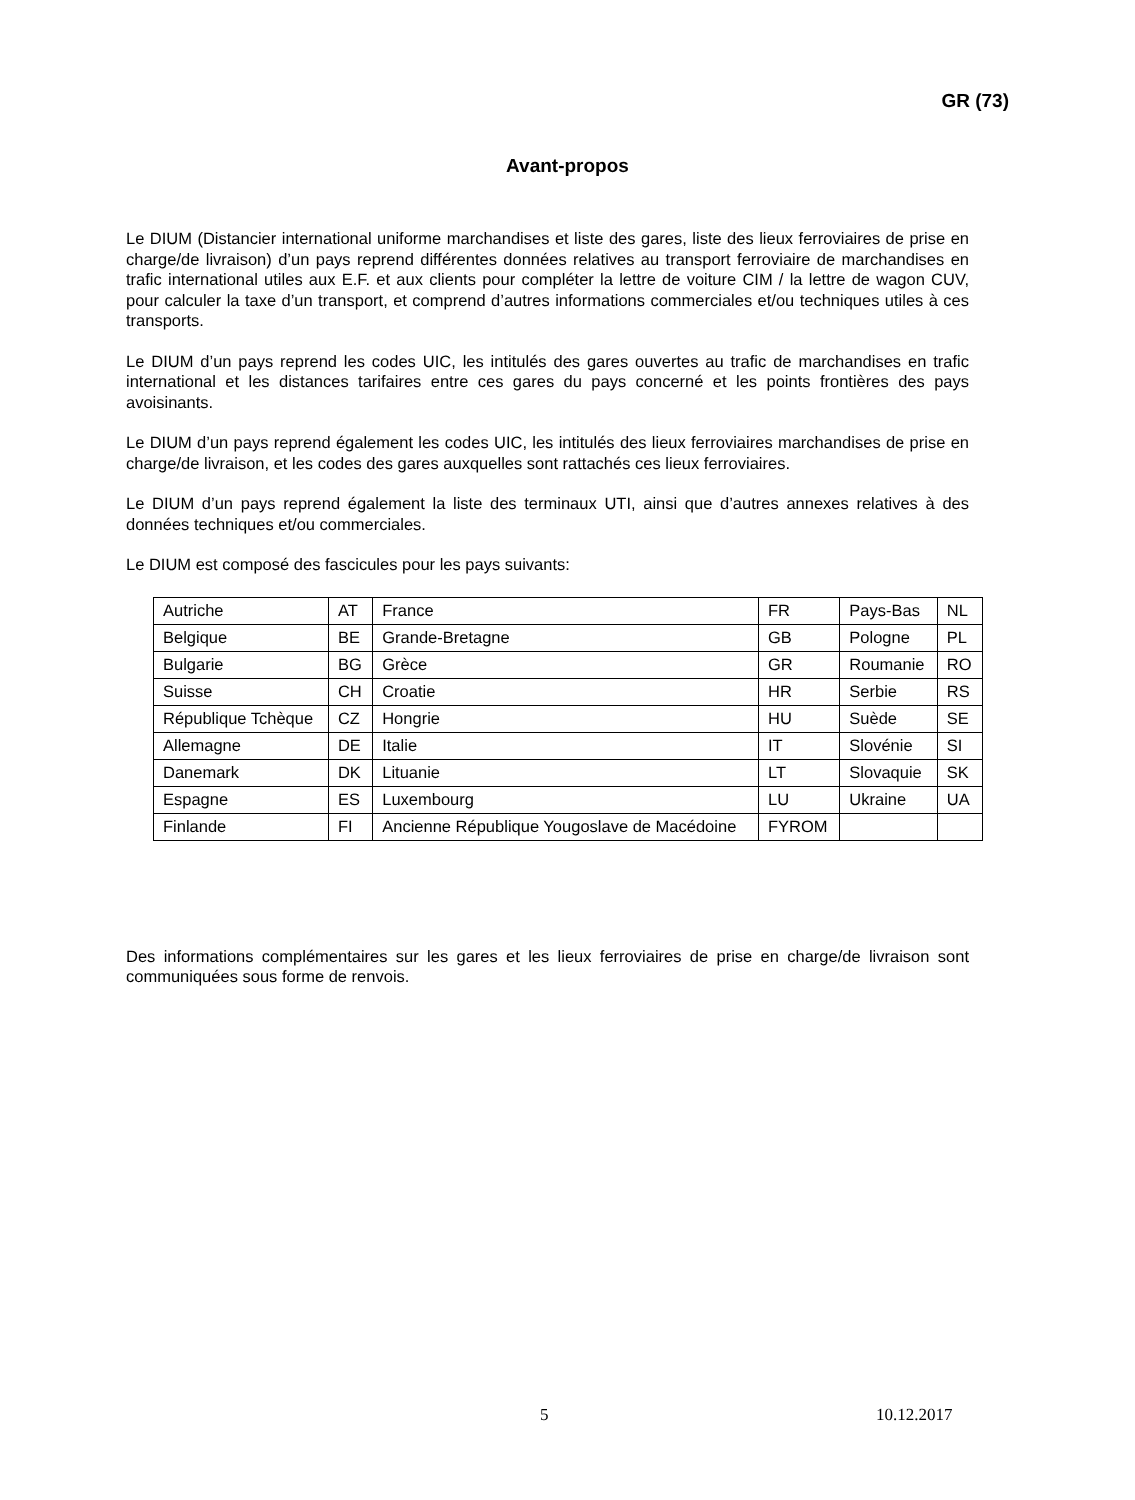GR (73)
Avant-propos
Le DIUM (Distancier international uniforme marchandises et liste des gares, liste des lieux ferroviaires de prise en charge/de livraison) d’un pays reprend différentes données relatives au transport ferroviaire de marchandises en trafic international utiles aux E.F. et aux clients pour compléter la lettre de voiture CIM / la lettre de wagon CUV, pour calculer la taxe d’un transport, et comprend d’autres informations commerciales et/ou techniques utiles à ces transports.
Le DIUM d’un pays reprend les codes UIC, les intitulés des gares ouvertes au trafic de marchandises en trafic international et les distances tarifaires entre ces gares du pays concerné et les points frontières des pays avoisinants.
Le DIUM d’un pays reprend également les codes UIC, les intitulés des lieux ferroviaires marchandises de prise en charge/de livraison, et les codes des gares auxquelles sont rattachés ces lieux ferroviaires.
Le DIUM d’un pays reprend également la liste des terminaux UTI, ainsi que d’autres annexes relatives à des données techniques et/ou commerciales.
Le DIUM est composé des fascicules pour les pays suivants:
| Autriche | AT | France | FR | Pays-Bas | NL |
| Belgique | BE | Grande-Bretagne | GB | Pologne | PL |
| Bulgarie | BG | Grèce | GR | Roumanie | RO |
| Suisse | CH | Croatie | HR | Serbie | RS |
| République Tchèque | CZ | Hongrie | HU | Suède | SE |
| Allemagne | DE | Italie | IT | Slovénie | SI |
| Danemark | DK | Lituanie | LT | Slovaquie | SK |
| Espagne | ES | Luxembourg | LU | Ukraine | UA |
| Finlande | FI | Ancienne République Yougoslave de Macédoine | FYROM | | |
Des informations complémentaires sur les gares et les lieux ferroviaires de prise en charge/de livraison sont communiquées sous forme de renvois.
5 10.12.2017